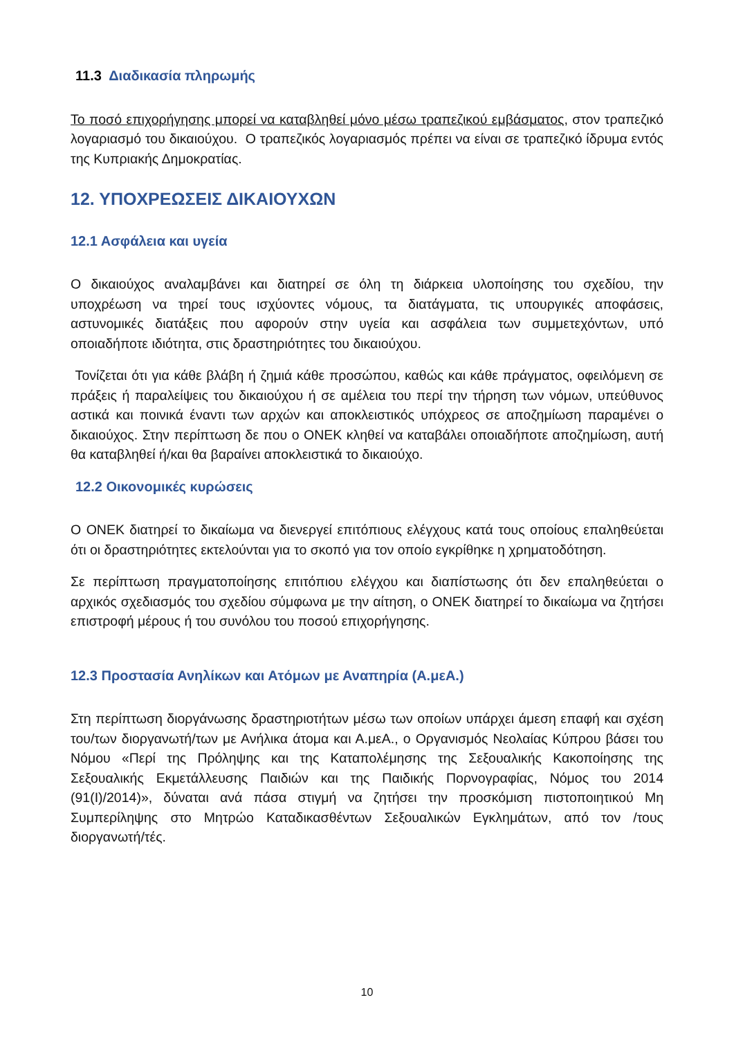11.3 Διαδικασία πληρωμής
Το ποσό επιχορήγησης μπορεί να καταβληθεί μόνο μέσω τραπεζικού εμβάσματος, στον τραπεζικό λογαριασμό του δικαιούχου. Ο τραπεζικός λογαριασμός πρέπει να είναι σε τραπεζικό ίδρυμα εντός της Κυπριακής Δημοκρατίας.
12. ΥΠΟΧΡΕΩΣΕΙΣ ΔΙΚΑΙΟΥΧΩΝ
12.1 Ασφάλεια και υγεία
Ο δικαιούχος αναλαμβάνει και διατηρεί σε όλη τη διάρκεια υλοποίησης του σχεδίου, την υποχρέωση να τηρεί τους ισχύοντες νόμους, τα διατάγματα, τις υπουργικές αποφάσεις, αστυνομικές διατάξεις που αφορούν στην υγεία και ασφάλεια των συμμετεχόντων, υπό οποιαδήποτε ιδιότητα, στις δραστηριότητες του δικαιούχου.
Τονίζεται ότι για κάθε βλάβη ή ζημιά κάθε προσώπου, καθώς και κάθε πράγματος, οφειλόμενη σε πράξεις ή παραλείψεις του δικαιούχου ή σε αμέλεια του περί την τήρηση των νόμων, υπεύθυνος αστικά και ποινικά έναντι των αρχών και αποκλειστικός υπόχρεος σε αποζημίωση παραμένει ο δικαιούχος. Στην περίπτωση δε που ο ΟΝΕΚ κληθεί να καταβάλει οποιαδήποτε αποζημίωση, αυτή θα καταβληθεί ή/και θα βαραίνει αποκλειστικά το δικαιούχο.
12.2 Οικονομικές κυρώσεις
Ο ΟΝΕΚ διατηρεί το δικαίωμα να διενεργεί επιτόπιους ελέγχους κατά τους οποίους επαληθεύεται ότι οι δραστηριότητες εκτελούνται για το σκοπό για τον οποίο εγκρίθηκε η χρηματοδότηση.
Σε περίπτωση πραγματοποίησης επιτόπιου ελέγχου και διαπίστωσης ότι δεν επαληθεύεται ο αρχικός σχεδιασμός του σχεδίου σύμφωνα με την αίτηση, ο ΟΝΕΚ διατηρεί το δικαίωμα να ζητήσει επιστροφή μέρους ή του συνόλου του ποσού επιχορήγησης.
12.3 Προστασία Ανηλίκων και Ατόμων με Αναπηρία (Α.μεΑ.)
Στη περίπτωση διοργάνωσης δραστηριοτήτων μέσω των οποίων υπάρχει άμεση επαφή και σχέση του/των διοργανωτή/των με Ανήλικα άτομα και Α.μεΑ., ο Οργανισμός Νεολαίας Κύπρου βάσει του Νόμου «Περί της Πρόληψης και της Καταπολέμησης της Σεξουαλικής Κακοποίησης της Σεξουαλικής Εκμετάλλευσης Παιδιών και της Παιδικής Πορνογραφίας, Νόμος του 2014 (91(Ι)/2014)», δύναται ανά πάσα στιγμή να ζητήσει την προσκόμιση πιστοποιητικού Μη Συμπερίληψης στο Μητρώο Καταδικασθέντων Σεξουαλικών Εγκλημάτων, από τον /τους διοργανωτή/τές.
10